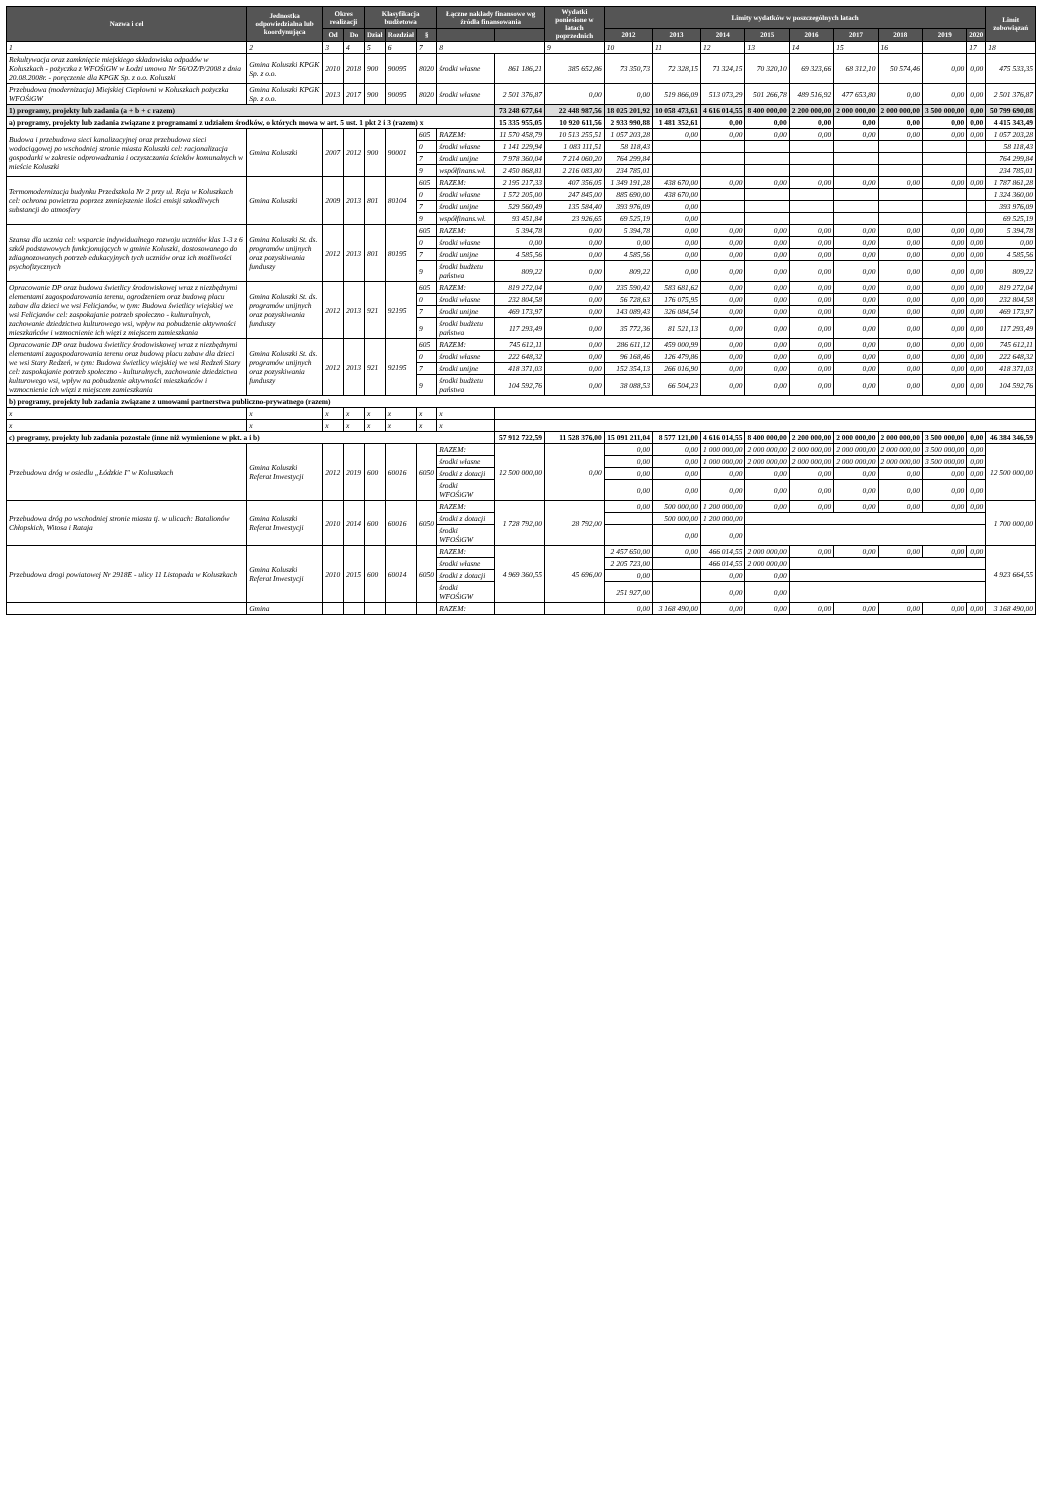| Nazwa i cel | Jednostka odpowiedzialna lub koordynująca | Okres realizacji | | Klasyfikacja budżetowa | | | Łączne nakłady finansowe wg źródła finansowania | | Wydatki poniesione w latach poprzednich | Limity wydatków w poszczególnych latach | | | | | | | | | Limit zobowiązań |
| --- | --- | --- | --- | --- | --- | --- | --- | --- | --- | --- | --- | --- | --- | --- | --- | --- | --- | --- | --- |
| | | Od | Do | Dział | Rozdział | § | | | | 2012 | 2013 | 2014 | 2015 | 2016 | 2017 | 2018 | 2019 | 2020 | |
| 1 | 2 | 3 | 4 | 5 | 6 | 7 | 8 | | 9 | 10 | 11 | 12 | 13 | 14 | 15 | 16 | | 17 | 18 |
| Rekultywacja oraz zamknięcie miejskiego składowiska odpadów w Koluszkach - pożyczka z WFOŚiGW w Łodzi umowa Nr 56/OZ/P/2008 z dnia 20.08.2008r. - poręczenie dla KPGK Sp. z o.o. Koluszki | Gmina Koluszki KPGK Sp. z o.o. | 2010 | 2018 | 900 | 90095 | 8020 | środki własne | 861 186,21 | 385 652,86 | 73 350,73 | 72 328,15 | 71 324,15 | 70 320,10 | 69 323,66 | 68 312,10 | 50 574,46 | 0,00 | 0,00 | 475 533,35 |
| Przebudowa (modernizacja) Miejskiej Ciepłowni w Koluszkach pożyczka WFOŚiGW | Gmina Koluszki KPGK Sp. z o.o. | 2013 | 2017 | 900 | 90095 | 8020 | środki własne | 2 501 376,87 | 0,00 | 0,00 | 519 866,09 | 513 073,29 | 501 266,78 | 489 516,92 | 477 653,80 | 0,00 | 0,00 | 0,00 | 2 501 376,87 |
| 1) programy, projekty lub zadania (a + b + c razem) | | | | | | | | 73 248 677,64 | 22 448 987,56 | 18 025 201,92 | 10 058 473,61 | 4 616 014,55 | 8 400 000,00 | 2 200 000,00 | 2 000 000,00 | 2 000 000,00 | 3 500 000,00 | 0,00 | 50 799 690,08 |
| a) programy, projekty lub zadania związane z programami z udziałem środków, o których mowa w art. 5 ust. 1 pkt 2 i 3 (razem) x | | | | | | | | 15 335 955,05 | 10 920 611,56 | 2 933 990,88 | 1 481 352,61 | 0,00 | 0,00 | 0,00 | 0,00 | 0,00 | 0,00 | 0,00 | 4 415 343,49 |
| Budowa i przebudowa sieci kanalizacyjnej oraz przebudowa sieci wodociągowej po wschodniej stronie miasta Koluszki cel: racjonalizacja gospodarki w zakresie odprowadzania i oczyszczania ścieków komunalnych w mieście Koluszki | Gmina Koluszki | 2007 | 2012 | 900 | 90001 | 605 | RAZEM: | 11 570 458,79 | 10 513 255,51 | 1 057 203,28 | 0,00 | 0,00 | 0,00 | 0,00 | 0,00 | 0,00 | 0,00 | 0,00 | 1 057 203,28 |
| | | | | | | 0 | środki własne | 1 141 229,94 | 1 083 111,51 | 58 118,43 | | | | | | | | | 58 118,43 |
| | | | | | | 7 | środki unijne | 7 978 360,04 | 7 214 060,20 | 764 299,84 | | | | | | | | | 764 299,84 |
| | | | | | | 9 | współfinans.wł. | 2 450 868,81 | 2 216 083,80 | 234 785,01 | | | | | | | | | 234 785,01 |
| Termomodernizacja budynku Przedszkola Nr 2 przy ul. Reja w Koluszkach cel: ochrona powietrza poprzez zmniejszenie ilości emisji szkodliwych substancji do atmosfery | Gmina Koluszki | 2009 | 2013 | 801 | 80104 | 605 | RAZEM: | 2 195 217,33 | 407 356,05 | 1 349 191,28 | 438 670,00 | 0,00 | 0,00 | 0,00 | 0,00 | 0,00 | 0,00 | 0,00 | 1 787 861,28 |
| | | | | | | 0 | środki własne | 1 572 205,00 | 247 845,00 | 885 690,00 | 438 670,00 | | | | | | | | 1 324 360,00 |
| | | | | | | 7 | środki unijne | 529 560,49 | 135 584,40 | 393 976,09 | 0,00 | | | | | | | | 393 976,09 |
| | | | | | | 9 | współfinans.wł. | 93 451,84 | 23 926,65 | 69 525,19 | 0,00 | | | | | | | | 69 525,19 |
| Szansa dla ucznia cel: wsparcie indywidualnego rozwoju uczniów klas 1-3 z 6 szkół podstawowych funkcjonujących w gminie Koluszki, dostosowanego do zdiagnozowanych potrzeb edukacyjnych tych uczniów oraz ich możliwości psychofizycznych | Gmina Koluszki St. ds. programów unijnych oraz pozyskiwania funduszy | 2012 | 2013 | 801 | 80195 | 605 | RAZEM: | 5 394,78 | 0,00 | 5 394,78 | 0,00 | 0,00 | 0,00 | 0,00 | 0,00 | 0,00 | 0,00 | 0,00 | 5 394,78 |
| | | | | | | 0 | środki własne | 0,00 | 0,00 | 0,00 | 0,00 | 0,00 | 0,00 | 0,00 | 0,00 | 0,00 | 0,00 | 0,00 | 0,00 |
| | | | | | | 7 | środki unijne | 4 585,56 | 0,00 | 4 585,56 | 0,00 | 0,00 | 0,00 | 0,00 | 0,00 | 0,00 | 0,00 | 0,00 | 4 585,56 |
| | | | | | | 9 | środki budżetu państwa | 809,22 | 0,00 | 809,22 | 0,00 | 0,00 | 0,00 | 0,00 | 0,00 | 0,00 | 0,00 | 0,00 | 809,22 |
| Opracowanie DP oraz budowa świetlicy środowiskowej wraz z niezbędnymi elementami zagospodarowania terenu, ogrodzeniem oraz budową placu zabaw dla dzieci we wsi Felicjanów, w tym: Budowa świetlicy wiejskiej we wsi Felicjanów cel: zaspokajanie potrzeb społeczno - kulturalnych, zachowanie dziedzictwa kulturowego wsi, wpływ na pobudzenie aktywności mieszkańców i wzmocnienie ich więzi z miejscem zamieszkania | Gmina Koluszki St. ds. programów unijnych oraz pozyskiwania funduszy | 2012 | 2013 | 921 | 92195 | 605 | RAZEM: | 819 272,04 | 0,00 | 235 590,42 | 583 681,62 | 0,00 | 0,00 | 0,00 | 0,00 | 0,00 | 0,00 | 0,00 | 819 272,04 |
| | | | | | | 0 | środki własne | 232 804,58 | 0,00 | 56 728,63 | 176 075,95 | 0,00 | 0,00 | 0,00 | 0,00 | 0,00 | 0,00 | 0,00 | 232 804,58 |
| | | | | | | 7 | środki unijne | 469 173,97 | 0,00 | 143 089,43 | 326 084,54 | 0,00 | 0,00 | 0,00 | 0,00 | 0,00 | 0,00 | 0,00 | 469 173,97 |
| | | | | | | 9 | środki budżetu państwa | 117 293,49 | 0,00 | 35 772,36 | 81 521,13 | 0,00 | 0,00 | 0,00 | 0,00 | 0,00 | 0,00 | 0,00 | 117 293,49 |
| Opracowanie DP oraz budowa świetlicy środowiskowej wraz z niezbędnymi elementami zagospodarowania terenu oraz budową placu zabaw dla dzieci we wsi Stary Redzeń, w tym: Budowa świetlicy wiejskiej we wsi Redzeń Stary cel: zaspokajanie potrzeb społeczno - kulturalnych, zachowanie dziedzictwa kulturowego wsi, wpływ na pobudzenie aktywności mieszkańców i wzmocnienie ich więzi z miejscem zamieszkania | Gmina Koluszki St. ds. programów unijnych oraz pozyskiwania funduszy | 2012 | 2013 | 921 | 92195 | 605 | RAZEM: | 745 612,11 | 0,00 | 286 611,12 | 459 000,99 | 0,00 | 0,00 | 0,00 | 0,00 | 0,00 | 0,00 | 0,00 | 745 612,11 |
| | | | | | | 0 | środki własne | 222 648,32 | 0,00 | 96 168,46 | 126 479,86 | 0,00 | 0,00 | 0,00 | 0,00 | 0,00 | 0,00 | 0,00 | 222 648,32 |
| | | | | | | 7 | środki unijne | 418 371,03 | 0,00 | 152 354,13 | 266 016,90 | 0,00 | 0,00 | 0,00 | 0,00 | 0,00 | 0,00 | 0,00 | 418 371,03 |
| | | | | | | 9 | środki budżetu państwa | 104 592,76 | 0,00 | 38 088,53 | 66 504,23 | 0,00 | 0,00 | 0,00 | 0,00 | 0,00 | 0,00 | 0,00 | 104 592,76 |
| b) programy, projekty lub zadania związane z umowami partnerstwa publiczno-prywatnego (razem) | | | | | | | | | | | | | | | | | | | |
| x | x | x | x | x | x | x | x | | | | | | | | | | | | |
| x | x | x | x | x | x | x | x | | | | | | | | | | | | |
| c) programy, projekty lub zadania pozostałe (inne niż wymienione w pkt. a i b) | | | | | | | | 57 912 722,59 | 11 528 376,00 | 15 091 211,04 | 8 577 121,00 | 4 616 014,55 | 8 400 000,00 | 2 200 000,00 | 2 000 000,00 | 2 000 000,00 | 3 500 000,00 | 0,00 | 46 384 346,59 |
| Przebudowa dróg w osiedlu „Łódzkie I" w Koluszkach | Gmina Koluszki Referat Inwestycji | 2012 | 2019 | 600 | 60016 | 6050 | RAZEM: | 12 500 000,00 | 0,00 | 0,00 | 0,00 | 1 000 000,00 | 2 000 000,00 | 2 000 000,00 | 2 000 000,00 | 2 000 000,00 | 3 500 000,00 | 0,00 | 12 500 000,00 |
| | | | | | | | środki własne | | | 0,00 | 0,00 | 1 000 000,00 | 2 000 000,00 | 2 000 000,00 | 2 000 000,00 | 2 000 000,00 | 3 500 000,00 | 0,00 | |
| | | | | | | | środki z dotacji | | | 0,00 | 0,00 | 0,00 | 0,00 | 0,00 | 0,00 | 0,00 | 0,00 | 0,00 | |
| | | | | | | | środki WFOŚiGW | | | 0,00 | 0,00 | 0,00 | 0,00 | 0,00 | 0,00 | 0,00 | 0,00 | 0,00 | |
| Przebudowa dróg po wschodniej stronie miasta tj. w ulicach: Batalionów Chłopskich, Witosa i Rataja | Gmina Koluszki Referat Inwestycji | 2010 | 2014 | 600 | 60016 | 6050 | RAZEM: | 1 728 792,00 | 28 792,00 | 0,00 | 500 000,00 | 1 200 000,00 | 0,00 | 0,00 | 0,00 | 0,00 | 0,00 | 0,00 | 1 700 000,00 |
| | | | | | | | środki z dotacji | | | | 500 000,00 | 1 200 000,00 | | | | | | | |
| | | | | | | | środki WFOŚiGW | | | | 0,00 | 0,00 | | | | | | | |
| Przebudowa drogi powiatowej Nr 2918E - ulicy 11 Listopada w Koluszkach | Gmina Koluszki Referat Inwestycji | 2010 | 2015 | 600 | 60014 | 6050 | RAZEM: | 4 969 360,55 | 45 696,00 | 2 457 650,00 | 0,00 | 466 014,55 | 2 000 000,00 | 0,00 | 0,00 | 0,00 | 0,00 | 0,00 | 4 923 664,55 |
| | | | | | | | środki własne | | | 2 205 723,00 | | 466 014,55 | 2 000 000,00 | | | | | | |
| | | | | | | | środki z dotacji | | | 0,00 | | 0,00 | 0,00 | | | | | | |
| | | | | | | | środki WFOŚiGW | | | 251 927,00 | | 0,00 | 0,00 | | | | | | |
| | Gmina | | | | | | RAZEM: | | | 0,00 | 3 168 490,00 | 0,00 | 0,00 | 0,00 | 0,00 | 0,00 | 0,00 | 0,00 | 3 168 490,00 |